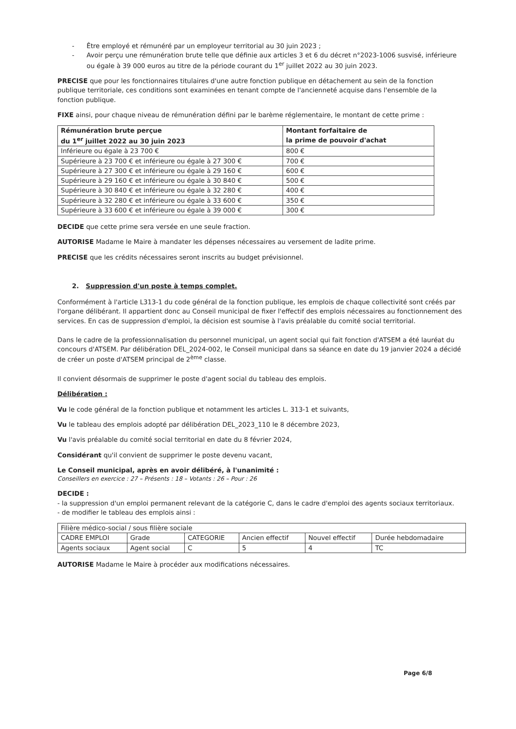- Être employé et rémunéré par un employeur territorial au 30 juin 2023 ;
- Avoir perçu une rémunération brute telle que définie aux articles 3 et 6 du décret n°2023-1006 susvisé, inférieure ou égale à 39 000 euros au titre de la période courant du 1<sup>er</sup> juillet 2022 au 30 juin 2023.
PRECISE que pour les fonctionnaires titulaires d'une autre fonction publique en détachement au sein de la fonction publique territoriale, ces conditions sont examinées en tenant compte de l'ancienneté acquise dans l'ensemble de la fonction publique.
FIXE ainsi, pour chaque niveau de rémunération défini par le barème réglementaire, le montant de cette prime :
| Rémunération brute perçue du 1<sup>er</sup> juillet 2022 au 30 juin 2023 | Montant forfaitaire de la prime de pouvoir d'achat |
| --- | --- |
| Inférieure ou égale à 23 700 € | 800 € |
| Supérieure à 23 700 € et inférieure ou égale à 27 300 € | 700 € |
| Supérieure à 27 300 € et inférieure ou égale à 29 160 € | 600 € |
| Supérieure à 29 160 € et inférieure ou égale à 30 840 € | 500 € |
| Supérieure à 30 840 € et inférieure ou égale à 32 280 € | 400 € |
| Supérieure à 32 280 € et inférieure ou égale à 33 600 € | 350 € |
| Supérieure à 33 600 € et inférieure ou égale à 39 000 € | 300 € |
DECIDE que cette prime sera versée en une seule fraction.
AUTORISE Madame le Maire à mandater les dépenses nécessaires au versement de ladite prime.
PRECISE que les crédits nécessaires seront inscrits au budget prévisionnel.
2. Suppression d'un poste à temps complet.
Conformément à l'article L313-1 du code général de la fonction publique, les emplois de chaque collectivité sont créés par l'organe délibérant. Il appartient donc au Conseil municipal de fixer l'effectif des emplois nécessaires au fonctionnement des services. En cas de suppression d'emploi, la décision est soumise à l'avis préalable du comité social territorial.
Dans le cadre de la professionnalisation du personnel municipal, un agent social qui fait fonction d'ATSEM a été lauréat du concours d'ATSEM. Par délibération DEL_2024-002, le Conseil municipal dans sa séance en date du 19 janvier 2024 a décidé de créer un poste d'ATSEM principal de 2<sup>ème</sup> classe.
Il convient désormais de supprimer le poste d'agent social du tableau des emplois.
Délibération :
Vu le code général de la fonction publique et notamment les articles L. 313-1 et suivants,
Vu le tableau des emplois adopté par délibération DEL_2023_110 le 8 décembre 2023,
Vu l'avis préalable du comité social territorial en date du 8 février 2024,
Considérant qu'il convient de supprimer le poste devenu vacant,
Le Conseil municipal, après en avoir délibéré, à l'unanimité :
Conseillers en exercice : 27 – Présents : 18 – Votants : 26 – Pour : 26
DECIDE :
- la suppression d'un emploi permanent relevant de la catégorie C, dans le cadre d'emploi des agents sociaux territoriaux.
- de modifier le tableau des emplois ainsi :
| Filière médico-social / sous filière sociale | | | | | |
| CADRE EMPLOI | Grade | CATEGORIE | Ancien effectif | Nouvel effectif | Durée hebdomadaire |
| Agents sociaux | Agent social | C | 5 | 4 | TC |
AUTORISE Madame le Maire à procéder aux modifications nécessaires.
Page 6/8